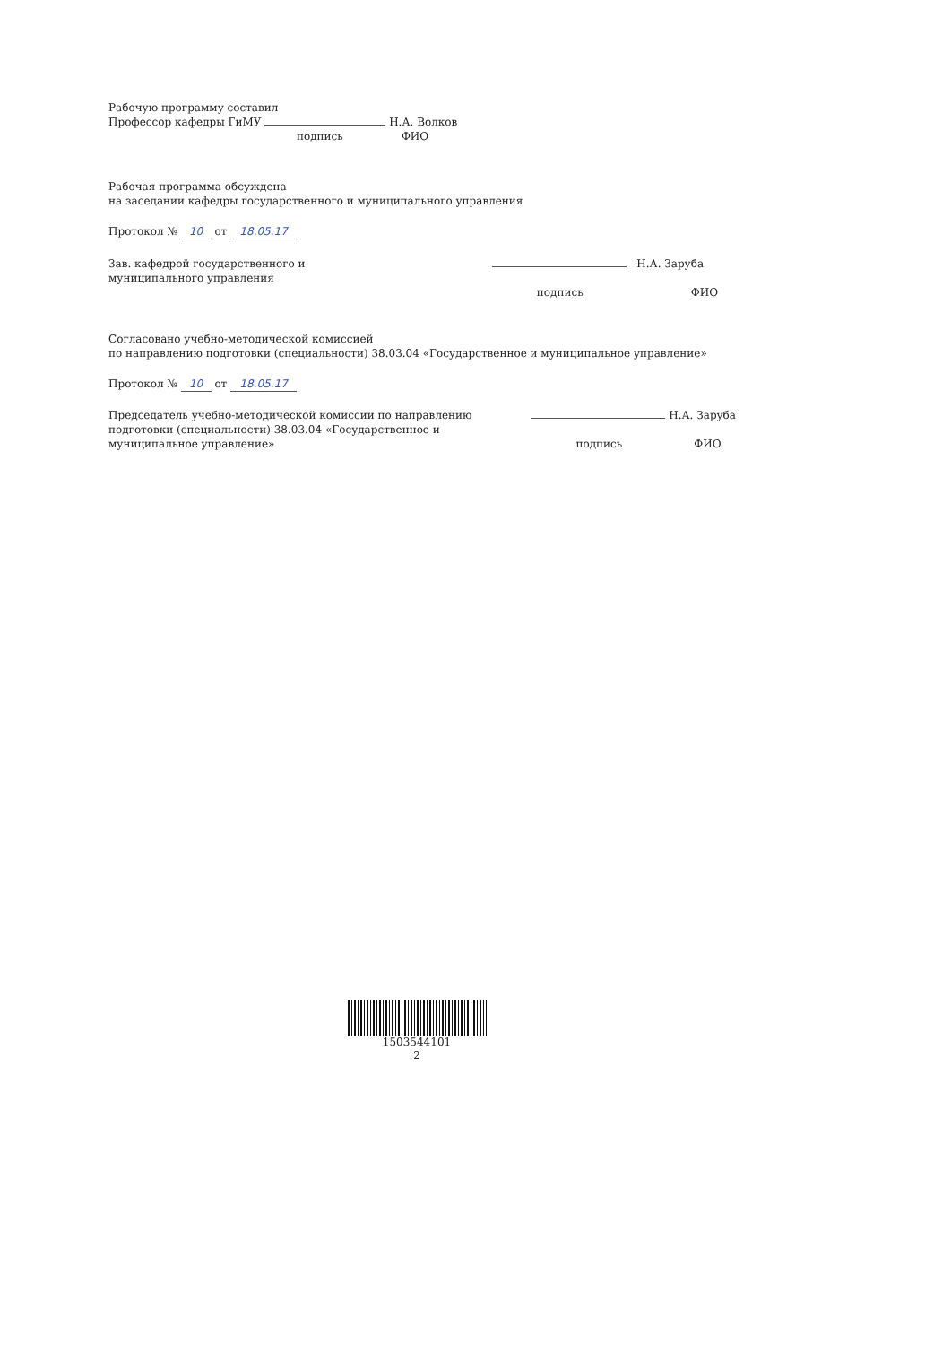Рабочую программу составил
Профессор кафедры ГиМУ Н.А. Волков
подпись ФИО
Рабочая программа обсуждена
на заседании кафедры государственного и муниципального управления
Протокол № 10 от 18.05.17
Зав. кафедрой государственного и
муниципального управления Н.А. Заруба
подпись ФИО
Согласовано учебно-методической комиссией
по направлению подготовки (специальности) 38.03.04 «Государственное и муниципальное управление»
Протокол № 10 от 18.05.17
Председатель учебно-методической комиссии по направлению
подготовки (специальности) 38.03.04 «Государственное и
муниципальное управление» Н.А. Заруба
подпись ФИО
1503544101
2